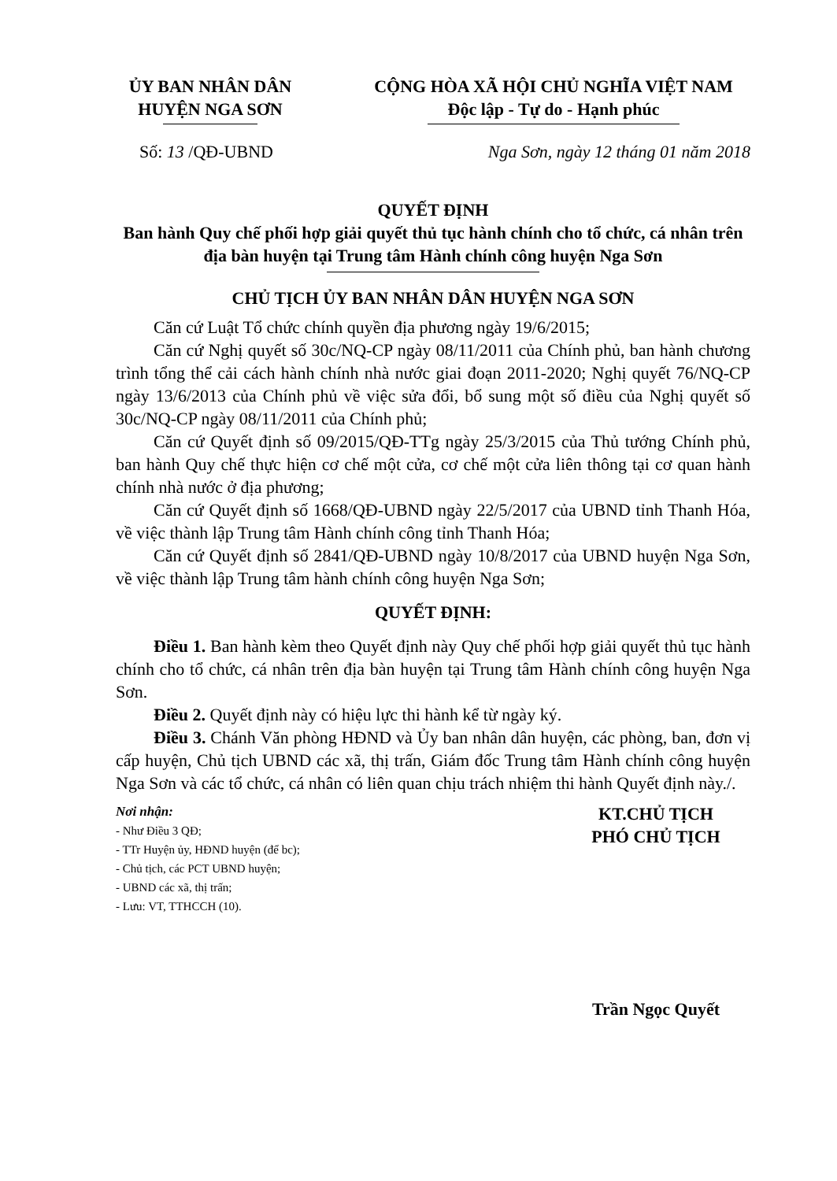ỦY BAN NHÂN DÂN
HUYỆN NGA SƠN
CỘNG HÒA XÃ HỘI CHỦ NGHĨA VIỆT NAM
Độc lập - Tự do - Hạnh phúc
Số: 13 /QĐ-UBND Nga Sơn, ngày 12 tháng 01 năm 2018
QUYẾT ĐỊNH
Ban hành Quy chế phối hợp giải quyết thủ tục hành chính cho tổ chức, cá nhân trên địa bàn huyện tại Trung tâm Hành chính công huyện Nga Sơn
CHỦ TỊCH ỦY BAN NHÂN DÂN HUYỆN NGA SƠN
Căn cứ Luật Tổ chức chính quyền địa phương ngày 19/6/2015;
Căn cứ Nghị quyết số 30c/NQ-CP ngày 08/11/2011 của Chính phủ, ban hành chương trình tổng thể cải cách hành chính nhà nước giai đoạn 2011-2020; Nghị quyết 76/NQ-CP ngày 13/6/2013 của Chính phủ về việc sửa đổi, bổ sung một số điều của Nghị quyết số 30c/NQ-CP ngày 08/11/2011 của Chính phủ;
Căn cứ Quyết định số 09/2015/QĐ-TTg ngày 25/3/2015 của Thủ tướng Chính phủ, ban hành Quy chế thực hiện cơ chế một cửa, cơ chế một cửa liên thông tại cơ quan hành chính nhà nước ở địa phương;
Căn cứ Quyết định số 1668/QĐ-UBND ngày 22/5/2017 của UBND tỉnh Thanh Hóa, về việc thành lập Trung tâm Hành chính công tỉnh Thanh Hóa;
Căn cứ Quyết định số 2841/QĐ-UBND ngày 10/8/2017 của UBND huyện Nga Sơn, về việc thành lập Trung tâm hành chính công huyện Nga Sơn;
QUYẾT ĐỊNH:
Điều 1. Ban hành kèm theo Quyết định này Quy chế phối hợp giải quyết thủ tục hành chính cho tổ chức, cá nhân trên địa bàn huyện tại Trung tâm Hành chính công huyện Nga Sơn.
Điều 2. Quyết định này có hiệu lực thi hành kể từ ngày ký.
Điều 3. Chánh Văn phòng HĐND và Ủy ban nhân dân huyện, các phòng, ban, đơn vị cấp huyện, Chủ tịch UBND các xã, thị trấn, Giám đốc Trung tâm Hành chính công huyện Nga Sơn và các tổ chức, cá nhân có liên quan chịu trách nhiệm thi hành Quyết định này./.
Nơi nhận:
- Như Điều 3 QĐ;
- TTr Huyện ủy, HĐND huyện (để bc);
- Chủ tịch, các PCT UBND huyện;
- UBND các xã, thị trấn;
- Lưu: VT, TTHCCH (10).
KT.CHỦ TỊCH
PHÓ CHỦ TỊCH
Trần Ngọc Quyết